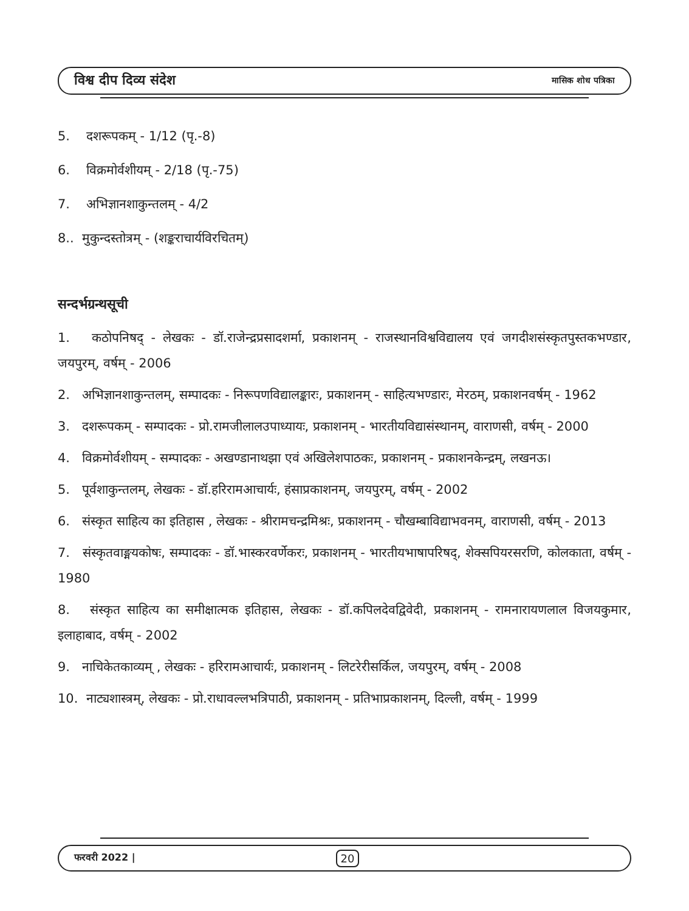विश्व दीप दिव्य संदेश मासिक शोध पत्रिका
5. दशरूपकम् - 1/12 (पृ.-8)
6. विक्रमोर्वशीयम् - 2/18 (पृ.-75)
7. अभिज्ञानशाकुन्तलम् - 4/2
8.. मुकुन्दस्तोत्रम् - (शङ्कराचार्यविरचितम्)
सन्दर्भग्रन्थसूची
1. कठोपनिषद् - लेखकः - डॉ.राजेन्द्रप्रसादशर्मा, प्रकाशनम् - राजस्थानविश्वविद्यालय एवं जगदीशसंस्कृतपुस्तकभण्डार, जयपुरम्, वर्षम् - 2006
2. अभिज्ञानशाकुन्तलम्, सम्पादकः - निरूपणविद्यालङ्कारः, प्रकाशनम् - साहित्यभण्डारः, मेरठम्, प्रकाशनवर्षम् - 1962
3. दशरूपकम् - सम्पादकः - प्रो.रामजीलालउपाध्यायः, प्रकाशनम् - भारतीयविद्यासंस्थानम्, वाराणसी, वर्षम् - 2000
4. विक्रमोर्वशीयम् - सम्पादकः - अखण्डानाथझा एवं अखिलेशपाठकः, प्रकाशनम् - प्रकाशनकेन्द्रम्, लखनऊ।
5. पूर्वशाकुन्तलम्, लेखकः - डॉ.हरिरामआचार्यः, हंसाप्रकाशनम्, जयपुरम्, वर्षम् - 2002
6. संस्कृत साहित्य का इतिहास , लेखकः - श्रीरामचन्द्रमिश्रः, प्रकाशनम् - चौखम्बाविद्याभवनम्, वाराणसी, वर्षम् - 2013
7. संस्कृतवाङ्मयकोषः, सम्पादकः - डॉ.भास्करवर्णेकरः, प्रकाशनम् - भारतीयभाषापरिषद्, शेक्सपियरसरणि, कोलकाता, वर्षम् - 1980
8. संस्कृत साहित्य का समीक्षात्मक इतिहास, लेखकः - डॉ.कपिलदेवद्विवेदी, प्रकाशनम् - रामनारायणलाल विजयकुमार, इलाहाबाद, वर्षम् - 2002
9. नाचिकेतकाव्यम् , लेखकः - हरिरामआचार्यः, प्रकाशनम् - लिटरेरीसर्किल, जयपुरम्, वर्षम् - 2008
10. नाट्यशास्त्रम्, लेखकः - प्रो.राधावल्लभत्रिपाठी, प्रकाशनम् - प्रतिभाप्रकाशनम्, दिल्ली, वर्षम् - 1999
फरवरी 2022 | 20